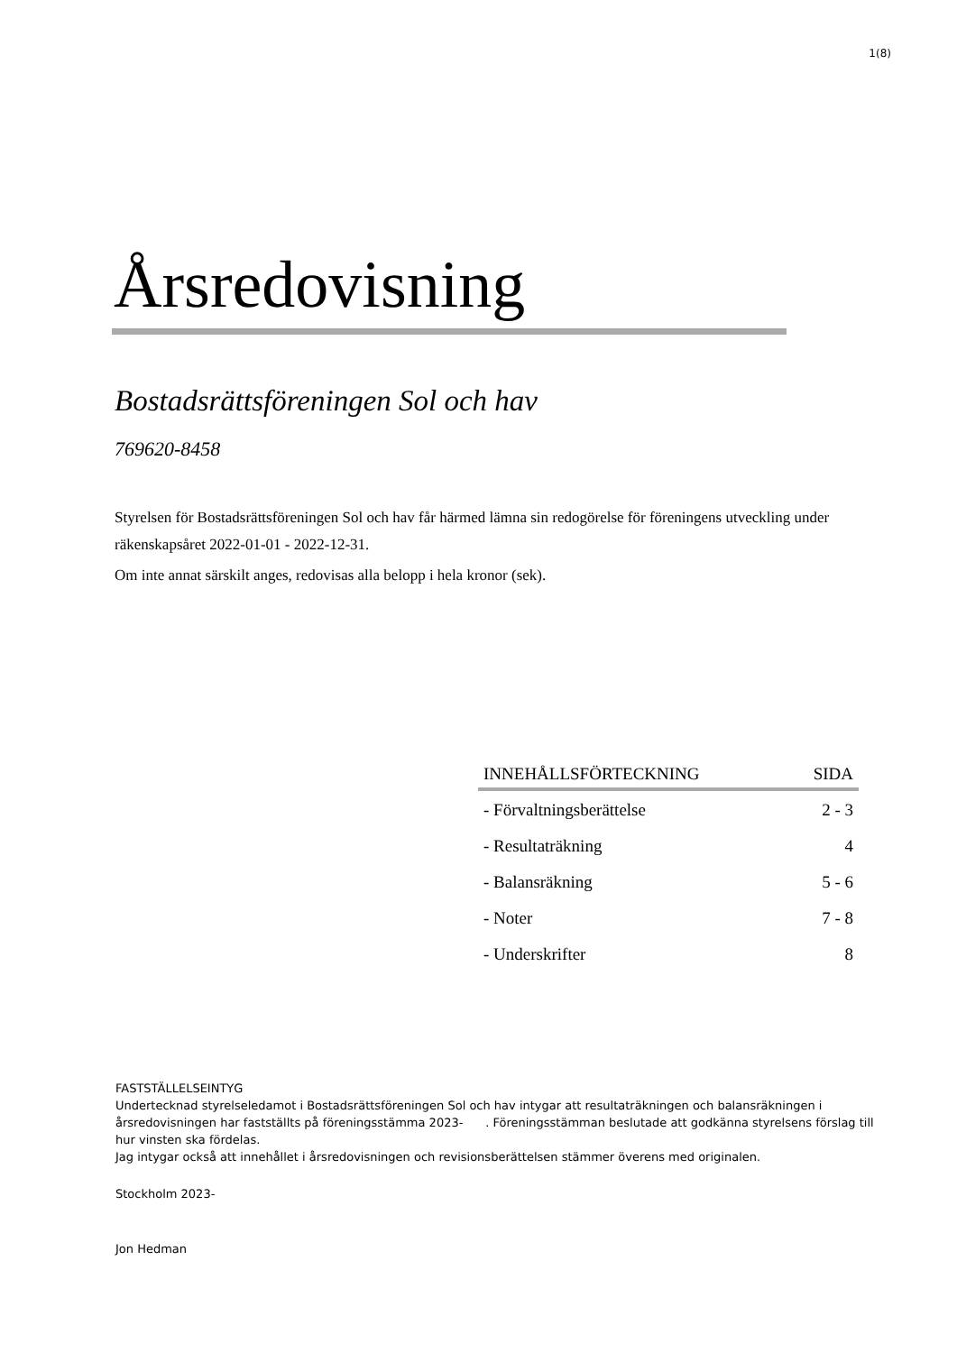1(8)
Årsredovisning
Bostadsrättsföreningen Sol och hav
769620-8458
Styrelsen för Bostadsrättsföreningen Sol och hav får härmed lämna sin redogörelse för föreningens utveckling under räkenskapsåret 2022-01-01 - 2022-12-31.
Om inte annat särskilt anges, redovisas alla belopp i hela kronor (sek).
| INNEHÅLLSFÖRTECKNING | SIDA |
| --- | --- |
| - Förvaltningsberättelse | 2 - 3 |
| - Resultaträkning | 4 |
| - Balansräkning | 5 - 6 |
| - Noter | 7 - 8 |
| - Underskrifter | 8 |
FASTSTÄLLELSEINTYG
Undertecknad styrelseledamot i Bostadsrättsföreningen Sol och hav intygar att resultaträkningen och balansräkningen i årsredovisningen har fastställts på föreningsstämma 2023- . Föreningsstämman beslutade att godkänna styrelsens förslag till hur vinsten ska fördelas.
Jag intygar också att innehållet i årsredovisningen och revisionsberättelsen stämmer överens med originalen.
Stockholm 2023-
Jon Hedman